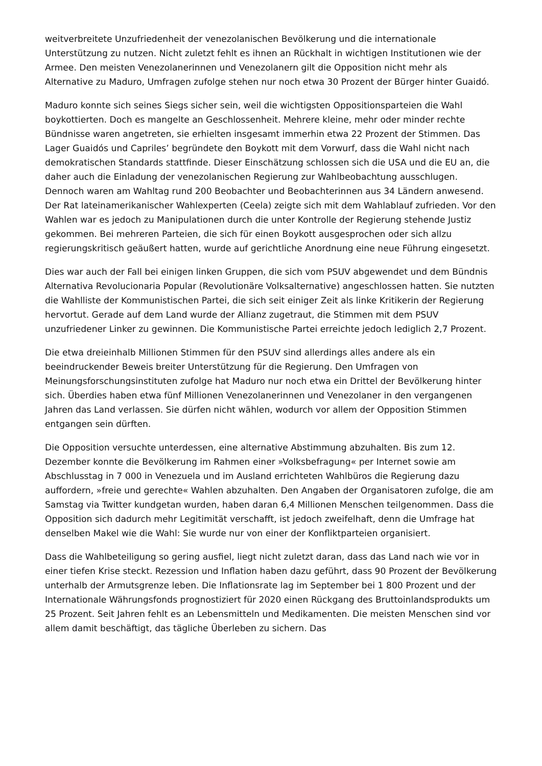weitverbreitete Unzufriedenheit der venezolanischen Bevölkerung und die internationale Unterstützung zu nutzen. Nicht zuletzt fehlt es ihnen an Rückhalt in wichtigen Institutionen wie der Armee. Den meisten Venezolanerinnen und Venezolanern gilt die Opposition nicht mehr als Alternative zu Maduro, Umfragen zufolge stehen nur noch etwa 30 Prozent der Bürger hinter Guaidó.
Maduro konnte sich seines Siegs sicher sein, weil die wichtigsten Oppositionsparteien die Wahl boykottierten. Doch es mangelte an Geschlossenheit. Mehrere kleine, mehr oder minder rechte Bündnisse waren angetreten, sie erhielten insgesamt immerhin etwa 22 Prozent der Stimmen. Das Lager Guaidós und Capriles’ begründete den Boykott mit dem Vorwurf, dass die Wahl nicht nach demokratischen Standards stattfinde. Dieser Einschätzung schlossen sich die USA und die EU an, die daher auch die Einladung der venezolanischen Regierung zur Wahlbeobachtung ausschlugen. Dennoch waren am Wahltag rund 200 Beobachter und Beobachterinnen aus 34 Ländern anwesend. Der Rat lateinamerikanischer Wahlexperten (Ceela) zeigte sich mit dem Wahlablauf zufrieden. Vor den Wahlen war es jedoch zu Manipulationen durch die unter Kontrolle der Regierung stehende Justiz gekommen. Bei mehreren Parteien, die sich für einen Boykott ausgesprochen oder sich allzu regierungskritisch geäußert hatten, wurde auf gerichtliche Anordnung eine neue Führung eingesetzt.
Dies war auch der Fall bei einigen linken Gruppen, die sich vom PSUV abgewendet und dem Bündnis Alternativa Revolucionaria Popular (Revolutionäre Volksalternative) angeschlossen hatten. Sie nutzten die Wahlliste der Kommunistischen Partei, die sich seit einiger Zeit als linke Kritikerin der Regierung hervortut. Gerade auf dem Land wurde der Allianz zugetraut, die Stimmen mit dem PSUV unzufriedener Linker zu gewinnen. Die Kommunistische Partei erreichte jedoch lediglich 2,7 Prozent.
Die etwa dreieinhalb Millionen Stimmen für den PSUV sind allerdings alles andere als ein beeindruckender Beweis breiter Unterstützung für die Regierung. Den Umfragen von Meinungsforschungsinstituten zufolge hat Maduro nur noch etwa ein Drittel der Bevölkerung hinter sich. Überdies haben etwa fünf Millionen Venezolanerinnen und Venezolaner in den vergangenen Jahren das Land verlassen. Sie dürfen nicht wählen, wodurch vor allem der Opposition Stimmen entgangen sein dürften.
Die Opposition versuchte unterdessen, eine alternative Abstimmung abzuhalten. Bis zum 12. Dezember konnte die Bevölkerung im Rahmen einer »Volksbefragung« per Internet sowie am Abschlusstag in 7 000 in Venezuela und im Ausland errichteten Wahlbüros die Regierung dazu auffordern, »freie und gerechte« Wahlen abzuhalten. Den Angaben der Organisatoren zufolge, die am Samstag via Twitter kundgetan wurden, haben daran 6,4 Millionen Menschen teilgenommen. Dass die Opposition sich dadurch mehr Legitimität verschafft, ist jedoch zweifelhaft, denn die Umfrage hat denselben Makel wie die Wahl: Sie wurde nur von einer der Konfliktparteien organisiert.
Dass die Wahlbeteiligung so gering ausfiel, liegt nicht zuletzt daran, dass das Land nach wie vor in einer tiefen Krise steckt. Rezession und Inflation haben dazu geführt, dass 90 Prozent der Bevölkerung unterhalb der Armutsgrenze leben. Die Inflationsrate lag im September bei 1 800 Prozent und der Internationale Währungsfonds prognostiziert für 2020 einen Rückgang des Bruttoinlandsprodukts um 25 Prozent. Seit Jahren fehlt es an Lebensmitteln und Medikamenten. Die meisten Menschen sind vor allem damit beschäftigt, das tägliche Überleben zu sichern. Das